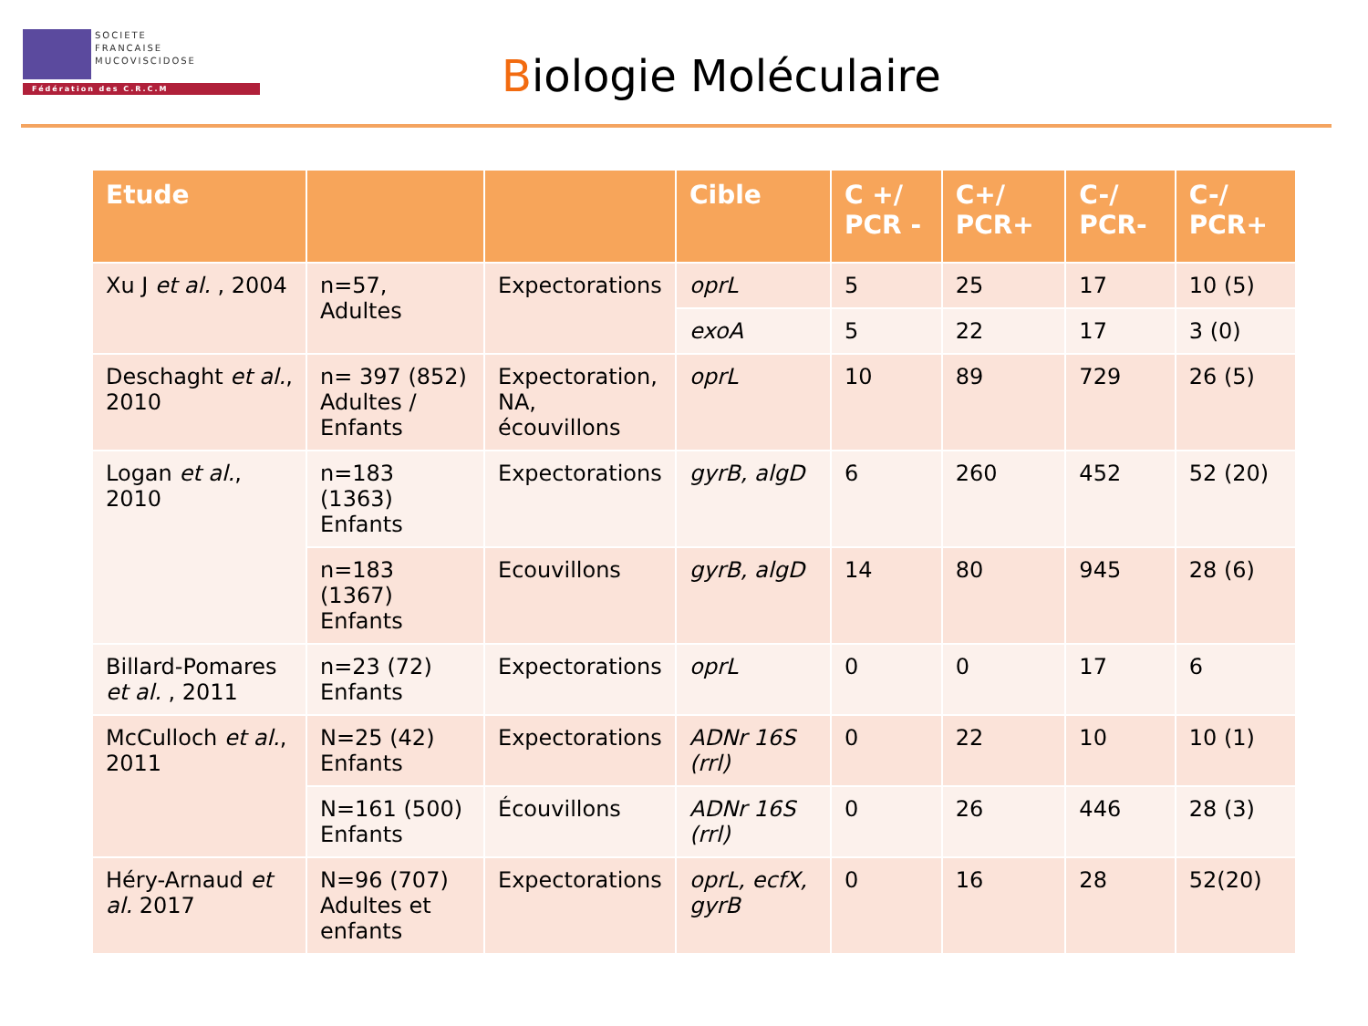SOCIETE
FRANCAISE
MUCOVISCIDOSE
Fédération des C.R.C.M
Biologie Moléculaire
| Etude | | | Cible | C +/ PCR - | C+/ PCR+ | C-/ PCR- | C-/ PCR+ |
| --- | --- | --- | --- | --- | --- | --- | --- |
| Xu J et al. , 2004 | n=57, Adultes | Expectorations | oprL | 5 | 25 | 17 | 10 (5) |
| | | | exoA | 5 | 22 | 17 | 3 (0) |
| Deschaght et al. , 2010 | n= 397 (852) Adultes / Enfants | Expectoration, NA, écouvillons | oprL | 10 | 89 | 729 | 26 (5) |
| Logan et al. , 2010 | n=183 (1363) Enfants | Expectorations | gyrB, algD | 6 | 260 | 452 | 52 (20) |
| | n=183 (1367) Enfants | Ecouvillons | gyrB, algD | 14 | 80 | 945 | 28 (6) |
| Billard-Pomares et al. , 2011 | n=23 (72) Enfants | Expectorations | oprL | 0 | 0 | 17 | 6 |
| McCulloch et al. , 2011 | N=25 (42) Enfants | Expectorations | ADNr 16S (rrl) | 0 | 22 | 10 | 10 (1) |
| | N=161 (500) Enfants | Écouvillons | ADNr 16S (rrl) | 0 | 26 | 446 | 28 (3) |
| Héry-Arnaud et al. 2017 | N=96 (707) Adultes et enfants | Expectorations | oprL, ecfX, gyrB | 0 | 16 | 28 | 52(20) |